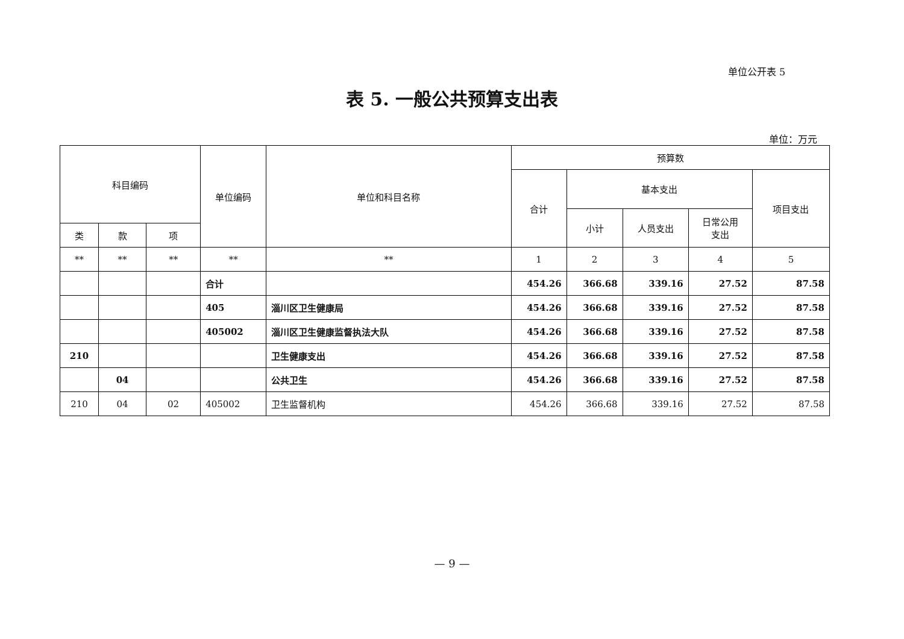单位公开表 5
表 5. 一般公共预算支出表
单位：万元
| 科目编码 | | | 单位编码 | 单位和科目名称 | 预算数 | | | | |
| --- | --- | --- | --- | --- | --- | --- | --- | --- | --- |
| | | | | | 合计 | 基本支出 | | | 项目支出 |
| | | | | | | 小计 | 人员支出 | 日常公用 支出 | |
| 类 | 款 | 项 | | | | | | | |
| ** | ** | ** | ** | ** | 1 | 2 | 3 | 4 | 5 |
| | | | 合计 | | 454.26 | 366.68 | 339.16 | 27.52 | 87.58 |
| | | | 405 | 淄川区卫生健康局 | 454.26 | 366.68 | 339.16 | 27.52 | 87.58 |
| | | | 405002 | 淄川区卫生健康监督执法大队 | 454.26 | 366.68 | 339.16 | 27.52 | 87.58 |
| 210 | | | | 卫生健康支出 | 454.26 | 366.68 | 339.16 | 27.52 | 87.58 |
| | 04 | | | 公共卫生 | 454.26 | 366.68 | 339.16 | 27.52 | 87.58 |
| 210 | 04 | 02 | 405002 | 卫生监督机构 | 454.26 | 366.68 | 339.16 | 27.52 | 87.58 |
— 9 —